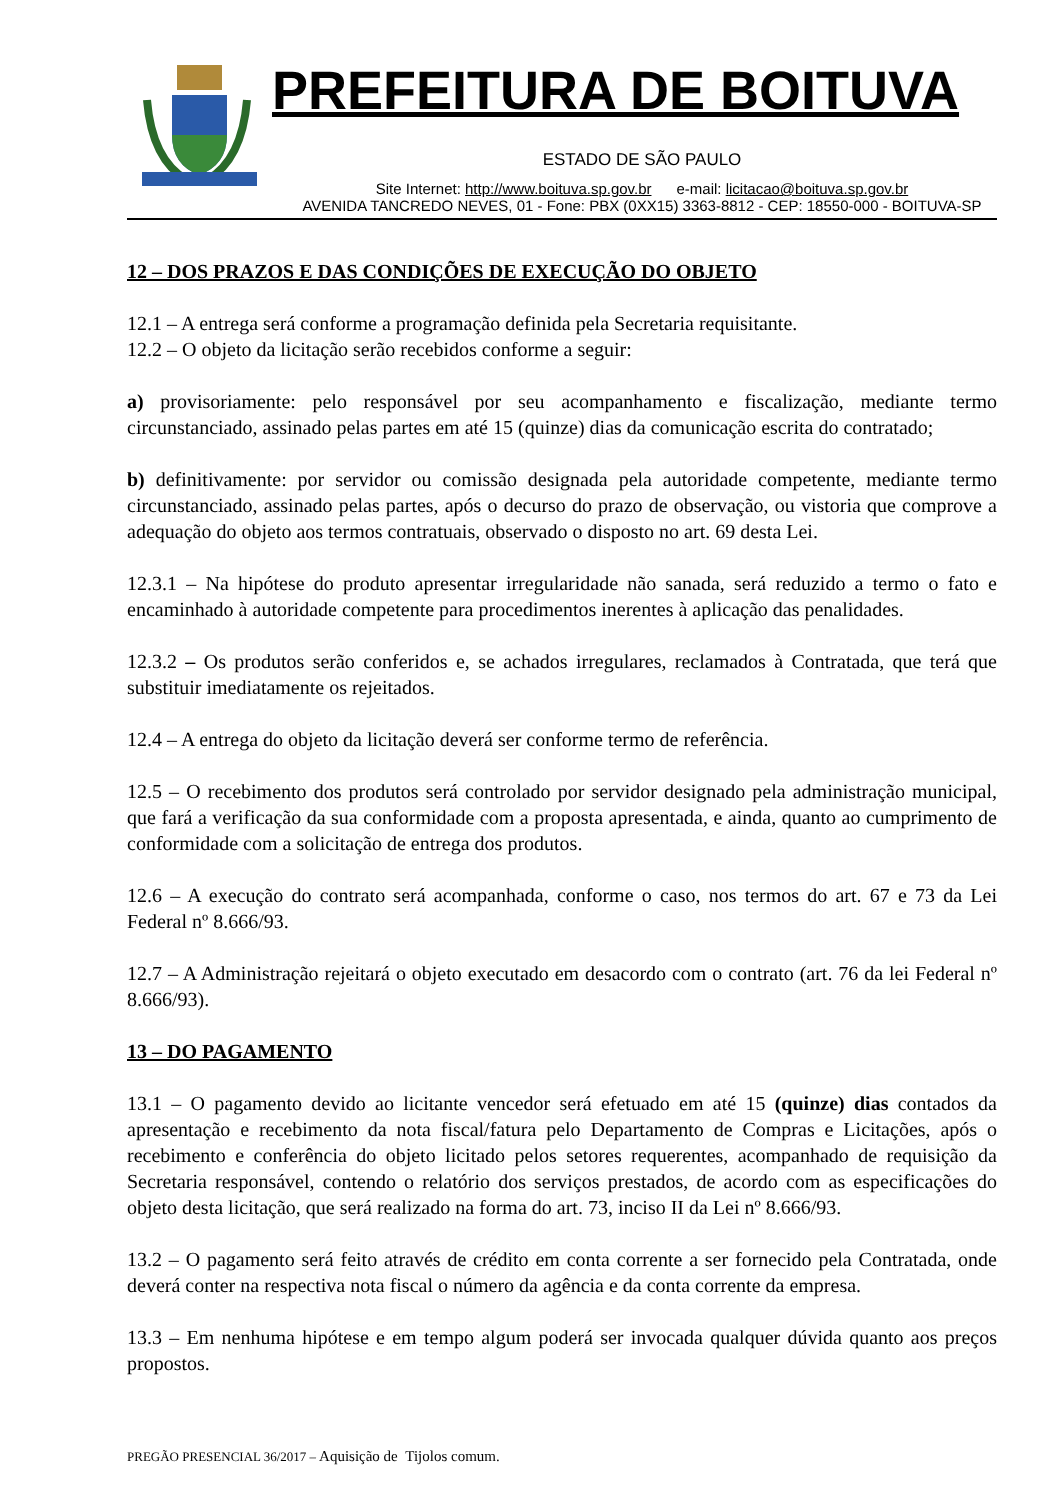PREFEITURA DE BOITUVA
ESTADO DE SÃO PAULO
Site Internet: http://www.boituva.sp.gov.br e-mail: licitacao@boituva.sp.gov.br
AVENIDA TANCREDO NEVES, 01 - Fone: PBX (0XX15) 3363-8812 - CEP: 18550-000 - BOITUVA-SP
12 – DOS PRAZOS E DAS CONDIÇÕES DE EXECUÇÃO DO OBJETO
12.1 – A entrega será conforme a programação definida pela Secretaria requisitante.
12.2 – O objeto da licitação serão recebidos conforme a seguir:
a) provisoriamente: pelo responsável por seu acompanhamento e fiscalização, mediante termo circunstanciado, assinado pelas partes em até 15 (quinze) dias da comunicação escrita do contratado;
b) definitivamente: por servidor ou comissão designada pela autoridade competente, mediante termo circunstanciado, assinado pelas partes, após o decurso do prazo de observação, ou vistoria que comprove a adequação do objeto aos termos contratuais, observado o disposto no art. 69 desta Lei.
12.3.1 – Na hipótese do produto apresentar irregularidade não sanada, será reduzido a termo o fato e encaminhado à autoridade competente para procedimentos inerentes à aplicação das penalidades.
12.3.2 – Os produtos serão conferidos e, se achados irregulares, reclamados à Contratada, que terá que substituir imediatamente os rejeitados.
12.4 – A entrega do objeto da licitação deverá ser conforme termo de referência.
12.5 – O recebimento dos produtos será controlado por servidor designado pela administração municipal, que fará a verificação da sua conformidade com a proposta apresentada, e ainda, quanto ao cumprimento de conformidade com a solicitação de entrega dos produtos.
12.6 – A execução do contrato será acompanhada, conforme o caso, nos termos do art. 67 e 73 da Lei Federal nº 8.666/93.
12.7 – A Administração rejeitará o objeto executado em desacordo com o contrato (art. 76 da lei Federal nº 8.666/93).
13 – DO PAGAMENTO
13.1 – O pagamento devido ao licitante vencedor será efetuado em até 15 (quinze) dias contados da apresentação e recebimento da nota fiscal/fatura pelo Departamento de Compras e Licitações, após o recebimento e conferência do objeto licitado pelos setores requerentes, acompanhado de requisição da Secretaria responsável, contendo o relatório dos serviços prestados, de acordo com as especificações do objeto desta licitação, que será realizado na forma do art. 73, inciso II da Lei nº 8.666/93.
13.2 – O pagamento será feito através de crédito em conta corrente a ser fornecido pela Contratada, onde deverá conter na respectiva nota fiscal o número da agência e da conta corrente da empresa.
13.3 – Em nenhuma hipótese e em tempo algum poderá ser invocada qualquer dúvida quanto aos preços propostos.
PREGÃO PRESENCIAL 36/2017 – Aquisição de Tijolos comum.